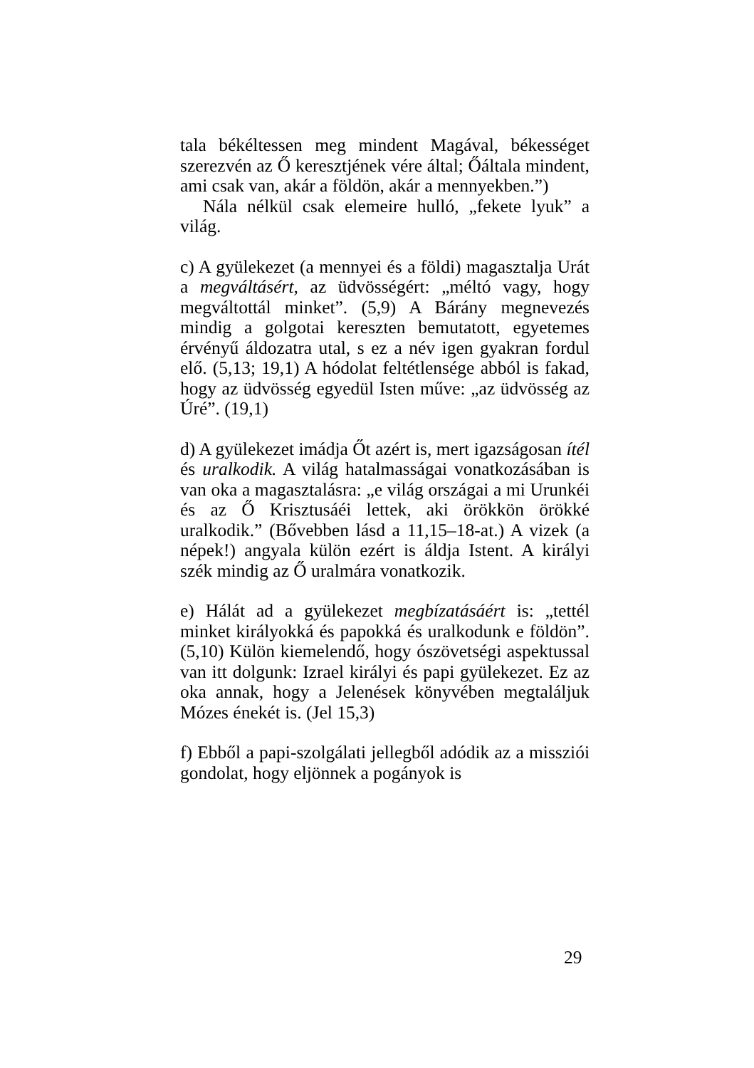tala békéltessen meg mindent Magával, békességet szerezvén az Ő keresztjének vére által; Őáltala mindent, ami csak van, akár a földön, akár a mennyekben.”)
Nála nélkül csak elemeire hulló, „fekete lyuk” a világ.
c) A gyülekezet (a mennyei és a földi) magasztalja Urát a megváltásért, az üdvösségért: „méltó vagy, hogy megváltottál minket”. (5,9) A Bárány megnevezés mindig a golgotai kereszten bemutatott, egyetemes érvényű áldozatra utal, s ez a név igen gyakran fordul elő. (5,13; 19,1) A hódolat feltétlensége abból is fakad, hogy az üdvösség egyedül Isten műve: „az üdvösség az Úré”. (19,1)
d) A gyülekezet imádja Őt azért is, mert igazságosan ítél és uralkodik. A világ hatalmasságai vonatkozásában is van oka a magasztalásra: „e világ országai a mi Urunkéi és az Ő Krisztusáéi lettek, aki örökkön örökké uralkodik.” (Bővebben lásd a 11,15–18-at.) A vizek (a népek!) angyala külön ezért is áldja Istent. A királyi szék mindig az Ő uralmára vonatkozik.
e) Hálát ad a gyülekezet megbízatásáért is: „tettél minket királyokká és papokká és uralkodunk e földön”. (5,10) Külön kiemelendő, hogy ószövetségi aspektussal van itt dolgunk: Izrael királyi és papi gyülekezet. Ez az oka annak, hogy a Jelenések könyvében megtaláljuk Mózes énekét is. (Jel 15,3)
f) Ebből a papi-szolgálati jellegből adódik az a missziói gondolat, hogy eljönnek a pogányok is
29